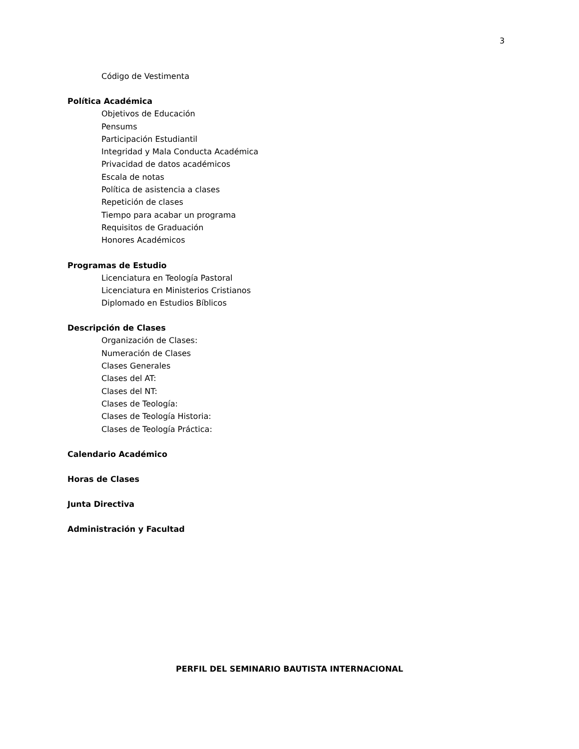3
Código de Vestimenta
Política Académica
Objetivos de Educación
Pensums
Participación Estudiantil
Integridad y Mala Conducta Académica
Privacidad de datos académicos
Escala de notas
Política de asistencia a clases
Repetición de clases
Tiempo para acabar un programa
Requisitos de Graduación
Honores Académicos
Programas de Estudio
Licenciatura en Teología Pastoral
Licenciatura en Ministerios Cristianos
Diplomado en Estudios Bíblicos
Descripción de Clases
Organización de Clases:
Numeración de Clases
Clases Generales
Clases del AT:
Clases del NT:
Clases de Teología:
Clases de Teología Historia:
Clases de Teología Práctica:
Calendario Académico
Horas de Clases
Junta Directiva
Administración y Facultad
PERFIL DEL SEMINARIO BAUTISTA INTERNACIONAL